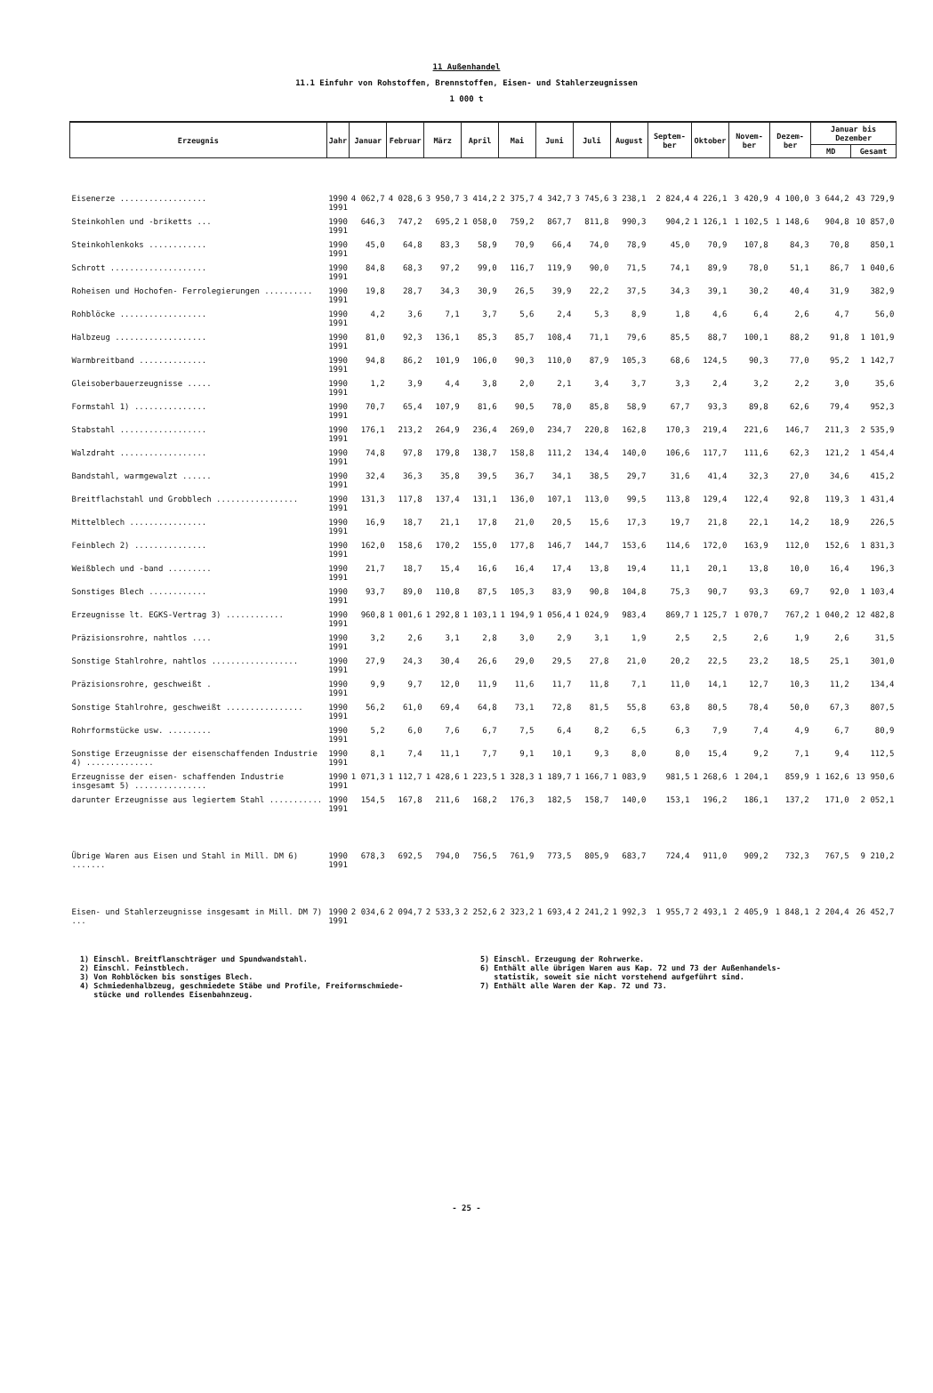11 Außenhandel
11.1 Einfuhr von Rohstoffen, Brennstoffen, Eisen- und Stahlerzeugnissen
1 000 t
| Erzeugnis | Jahr | Januar | Februar | März | April | Mai | Juni | Juli | August | Septem-ber | Oktober | Novem-ber | Dezem-ber | Januar bis Dezember | |
| --- | --- | --- | --- | --- | --- | --- | --- | --- | --- | --- | --- | --- | --- | --- | --- |
| | | | | | | | | | | | | | | MD | Gesamt |
| Eisenerze .................. | 1990 1991 | 4 062,7 | 4 028,6 | 3 950,7 | 3 414,2 | 2 375,7 | 4 342,7 | 3 745,6 | 3 238,1 | 2 824,4 | 4 226,1 | 3 420,9 | 4 100,0 | 3 644,2 | 43 729,9 |
| Steinkohlen und -briketts ... | 1990 1991 | 646,3 | 747,2 | 695,2 | 1 058,0 | 759,2 | 867,7 | 811,8 | 990,3 | 904,2 | 1 126,1 | 1 102,5 | 1 148,6 | 904,8 | 10 857,0 |
| Steinkohlenkoks ............ | 1990 1991 | 45,0 | 64,8 | 83,3 | 58,9 | 70,9 | 66,4 | 74,0 | 78,9 | 45,0 | 70,9 | 107,8 | 84,3 | 70,8 | 850,1 |
| Schrott .................... | 1990 1991 | 84,8 | 68,3 | 97,2 | 99,0 | 116,7 | 119,9 | 90,0 | 71,5 | 74,1 | 89,9 | 78,0 | 51,1 | 86,7 | 1 040,6 |
| Roheisen und Hochofen- Ferrolegierungen .......... | 1990 1991 | 19,8 | 28,7 | 34,3 | 30,9 | 26,5 | 39,9 | 22,2 | 37,5 | 34,3 | 39,1 | 30,2 | 40,4 | 31,9 | 382,9 |
| Rohblöcke .................. | 1990 1991 | 4,2 | 3,6 | 7,1 | 3,7 | 5,6 | 2,4 | 5,3 | 8,9 | 1,8 | 4,6 | 6,4 | 2,6 | 4,7 | 56,0 |
| Halbzeug ................... | 1990 1991 | 81,0 | 92,3 | 136,1 | 85,3 | 85,7 | 108,4 | 71,1 | 79,6 | 85,5 | 88,7 | 100,1 | 88,2 | 91,8 | 1 101,9 |
| Warmbreitband .............. | 1990 1991 | 94,8 | 86,2 | 101,9 | 106,0 | 90,3 | 110,0 | 87,9 | 105,3 | 68,6 | 124,5 | 90,3 | 77,0 | 95,2 | 1 142,7 |
| Gleisoberbauerzeugnisse ..... | 1990 1991 | 1,2 | 3,9 | 4,4 | 3,8 | 2,0 | 2,1 | 3,4 | 3,7 | 3,3 | 2,4 | 3,2 | 2,2 | 3,0 | 35,6 |
| Formstahl 1) ............... | 1990 1991 | 70,7 | 65,4 | 107,9 | 81,6 | 90,5 | 78,0 | 85,8 | 58,9 | 67,7 | 93,3 | 89,8 | 62,6 | 79,4 | 952,3 |
| Stabstahl .................. | 1990 1991 | 176,1 | 213,2 | 264,9 | 236,4 | 269,0 | 234,7 | 220,8 | 162,8 | 170,3 | 219,4 | 221,6 | 146,7 | 211,3 | 2 535,9 |
| Walzdraht .................. | 1990 1991 | 74,8 | 97,8 | 179,8 | 138,7 | 158,8 | 111,2 | 134,4 | 140,0 | 106,6 | 117,7 | 111,6 | 62,3 | 121,2 | 1 454,4 |
| Bandstahl, warmgewalzt ...... | 1990 1991 | 32,4 | 36,3 | 35,8 | 39,5 | 36,7 | 34,1 | 38,5 | 29,7 | 31,6 | 41,4 | 32,3 | 27,0 | 34,6 | 415,2 |
| Breitflachstahl und Grobblech ................. | 1990 1991 | 131,3 | 117,8 | 137,4 | 131,1 | 136,0 | 107,1 | 113,0 | 99,5 | 113,8 | 129,4 | 122,4 | 92,8 | 119,3 | 1 431,4 |
| Mittelblech ................ | 1990 1991 | 16,9 | 18,7 | 21,1 | 17,8 | 21,0 | 20,5 | 15,6 | 17,3 | 19,7 | 21,8 | 22,1 | 14,2 | 18,9 | 226,5 |
| Feinblech 2) ............... | 1990 1991 | 162,0 | 158,6 | 170,2 | 155,0 | 177,8 | 146,7 | 144,7 | 153,6 | 114,6 | 172,0 | 163,9 | 112,0 | 152,6 | 1 831,3 |
| Weißblech und -band ......... | 1990 1991 | 21,7 | 18,7 | 15,4 | 16,6 | 16,4 | 17,4 | 13,8 | 19,4 | 11,1 | 20,1 | 13,8 | 10,0 | 16,4 | 196,3 |
| Sonstiges Blech ............ | 1990 1991 | 93,7 | 89,0 | 110,8 | 87,5 | 105,3 | 83,9 | 90,8 | 104,8 | 75,3 | 90,7 | 93,3 | 69,7 | 92,0 | 1 103,4 |
| Erzeugnisse lt. EGKS-Vertrag 3) ............ | 1990 1991 | 960,8 | 1 001,6 | 1 292,8 | 1 103,1 | 1 194,9 | 1 056,4 | 1 024,9 | 983,4 | 869,7 | 1 125,7 | 1 070,7 | 767,2 | 1 040,2 | 12 482,8 |
| Präzisionsrohre, nahtlos .... | 1990 1991 | 3,2 | 2,6 | 3,1 | 2,8 | 3,0 | 2,9 | 3,1 | 1,9 | 2,5 | 2,5 | 2,6 | 1,9 | 2,6 | 31,5 |
| Sonstige Stahlrohre, nahtlos .................. | 1990 1991 | 27,9 | 24,3 | 30,4 | 26,6 | 29,0 | 29,5 | 27,8 | 21,0 | 20,2 | 22,5 | 23,2 | 18,5 | 25,1 | 301,0 |
| Präzisionsrohre, geschweißt . | 1990 1991 | 9,9 | 9,7 | 12,0 | 11,9 | 11,6 | 11,7 | 11,8 | 7,1 | 11,0 | 14,1 | 12,7 | 10,3 | 11,2 | 134,4 |
| Sonstige Stahlrohre, geschweißt ................ | 1990 1991 | 56,2 | 61,0 | 69,4 | 64,8 | 73,1 | 72,8 | 81,5 | 55,8 | 63,8 | 80,5 | 78,4 | 50,0 | 67,3 | 807,5 |
| Rohrformstücke usw. ......... | 1990 1991 | 5,2 | 6,0 | 7,6 | 6,7 | 7,5 | 6,4 | 8,2 | 6,5 | 6,3 | 7,9 | 7,4 | 4,9 | 6,7 | 80,9 |
| Sonstige Erzeugnisse der eisenschaffenden Industrie 4) .............. | 1990 1991 | 8,1 | 7,4 | 11,1 | 7,7 | 9,1 | 10,1 | 9,3 | 8,0 | 8,0 | 15,4 | 9,2 | 7,1 | 9,4 | 112,5 |
| Erzeugnisse der eisen- schaffenden Industrie insgesamt 5) ............... | 1990 1991 | 1 071,3 | 1 112,7 | 1 428,6 | 1 223,5 | 1 328,3 | 1 189,7 | 1 166,7 | 1 083,9 | 981,5 | 1 268,6 | 1 204,1 | 859,9 | 1 162,6 | 13 950,6 |
| darunter Erzeugnisse aus legiertem Stahl ........... | 1990 1991 | 154,5 | 167,8 | 211,6 | 168,2 | 176,3 | 182,5 | 158,7 | 140,0 | 153,1 | 196,2 | 186,1 | 137,2 | 171,0 | 2 052,1 |
| Übrige Waren aus Eisen und Stahl in Mill. DM 6) ....... | 1990 1991 | 678,3 | 692,5 | 794,0 | 756,5 | 761,9 | 773,5 | 805,9 | 683,7 | 724,4 | 911,0 | 909,2 | 732,3 | 767,5 | 9 210,2 |
| Eisen- und Stahlerzeugnisse insgesamt in Mill. DM 7) ... | 1990 1991 | 2 034,6 | 2 094,7 | 2 533,3 | 2 252,6 | 2 323,2 | 1 693,4 | 2 241,2 | 1 992,3 | 1 955,7 | 2 493,1 | 2 405,9 | 1 848,1 | 2 204,4 | 26 452,7 |
1) Einschl. Breitflanschträger und Spundwandstahl.
2) Einschl. Feinstblech.
3) Von Rohblöcken bis sonstiges Blech.
4) Schmiedenhalbzeug, geschmiedete Stäbe und Profile, Freiformschmiede-
stücke und rollendes Eisenbahnzeug.
5) Einschl. Erzeugung der Rohrwerke.
6) Enthält alle übrigen Waren aus Kap. 72 und 73 der Außenhandels-
statistik, soweit sie nicht vorstehend aufgeführt sind.
7) Enthält alle Waren der Kap. 72 und 73.
- 25 -